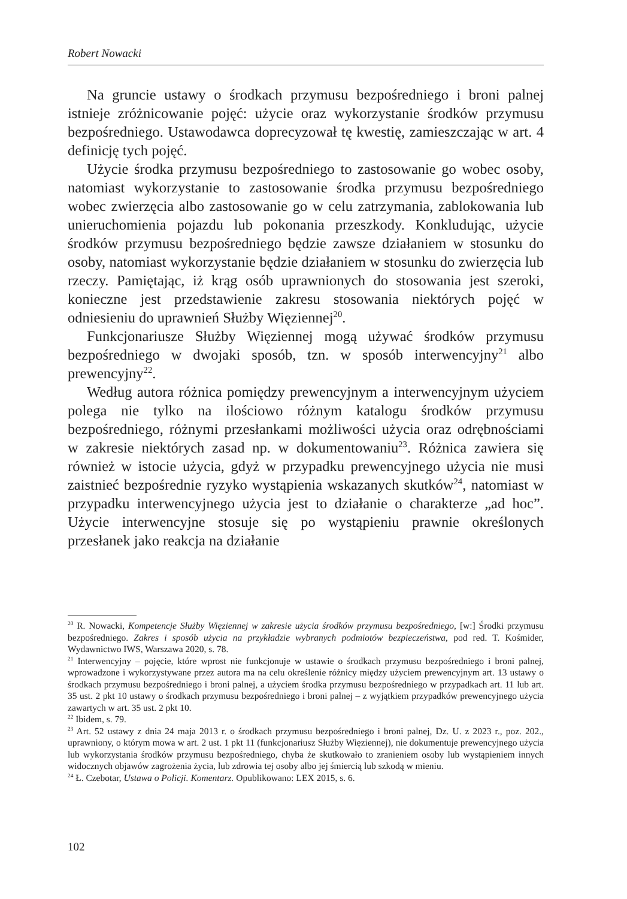Robert Nowacki
Na gruncie ustawy o środkach przymusu bezpośredniego i broni palnej istnieje zróżnicowanie pojęć: użycie oraz wykorzystanie środków przymusu bezpośredniego. Ustawodawca doprecyzował tę kwestię, zamieszczając w art. 4 definicję tych pojęć.
Użycie środka przymusu bezpośredniego to zastosowanie go wobec osoby, natomiast wykorzystanie to zastosowanie środka przymusu bezpośredniego wobec zwierzęcia albo zastosowanie go w celu zatrzymania, zablokowania lub unieruchomienia pojazdu lub pokonania przeszkody. Konkludując, użycie środków przymusu bezpośredniego będzie zawsze działaniem w stosunku do osoby, natomiast wykorzystanie będzie działaniem w stosunku do zwierzęcia lub rzeczy. Pamiętając, iż krąg osób uprawnionych do stosowania jest szeroki, konieczne jest przedstawienie zakresu stosowania niektórych pojęć w odniesieniu do uprawnień Służby Więziennej<sup>20</sup>.
Funkcjonariusze Służby Więziennej mogą używać środków przymusu bezpośredniego w dwojaki sposób, tzn. w sposób interwencyjny<sup>21</sup> albo prewencyjny<sup>22</sup>.
Według autora różnica pomiędzy prewencyjnym a interwencyjnym użyciem polega nie tylko na ilościowo różnym katalogu środków przymusu bezpośredniego, różnymi przesłankami możliwości użycia oraz odrębnościami w zakresie niektórych zasad np. w dokumentowaniu<sup>23</sup>. Różnica zawiera się również w istocie użycia, gdyż w przypadku prewencyjnego użycia nie musi zaistnieć bezpośrednie ryzyko wystąpienia wskazanych skutków<sup>24</sup>, natomiast w przypadku interwencyjnego użycia jest to działanie o charakterze „ad hoc”. Użycie interwencyjne stosuje się po wystąpieniu prawnie określonych przesłanek jako reakcja na działanie
<sup>20</sup> R. Nowacki, Kompetencje Służby Więziennej w zakresie użycia środków przymusu bezpośredniego, [w:] Środki przymusu bezpośredniego. Zakres i sposób użycia na przykładzie wybranych podmiotów bezpieczeństwa, pod red. T. Kośmider, Wydawnictwo IWS, Warszawa 2020, s. 78.
<sup>21</sup> Interwencyjny – pojęcie, które wprost nie funkcjonuje w ustawie o środkach przymusu bezpośredniego i broni palnej, wprowadzone i wykorzystywane przez autora ma na celu określenie różnicy między użyciem prewencyjnym art. 13 ustawy o środkach przymusu bezpośredniego i broni palnej, a użyciem środka przymusu bezpośredniego w przypadkach art. 11 lub art. 35 ust. 2 pkt 10 ustawy o środkach przymusu bezpośredniego i broni palnej – z wyjątkiem przypadków prewencyjnego użycia zawartych w art. 35 ust. 2 pkt 10.
<sup>22</sup> Ibidem, s. 79.
<sup>23</sup> Art. 52 ustawy z dnia 24 maja 2013 r. o środkach przymusu bezpośredniego i broni palnej, Dz. U. z 2023 r., poz. 202., uprawniony, o którym mowa w art. 2 ust. 1 pkt 11 (funkcjonariusz Służby Więziennej), nie dokumentuje prewencyjnego użycia lub wykorzystania środków przymusu bezpośredniego, chyba że skutkowało to zranieniem osoby lub wystąpieniem innych widocznych objawów zagrożenia życia, lub zdrowia tej osoby albo jej śmiercią lub szkodą w mieniu.
<sup>24</sup> Ł. Czebotar, Ustawa o Policji. Komentarz. Opublikowano: LEX 2015, s. 6.
102